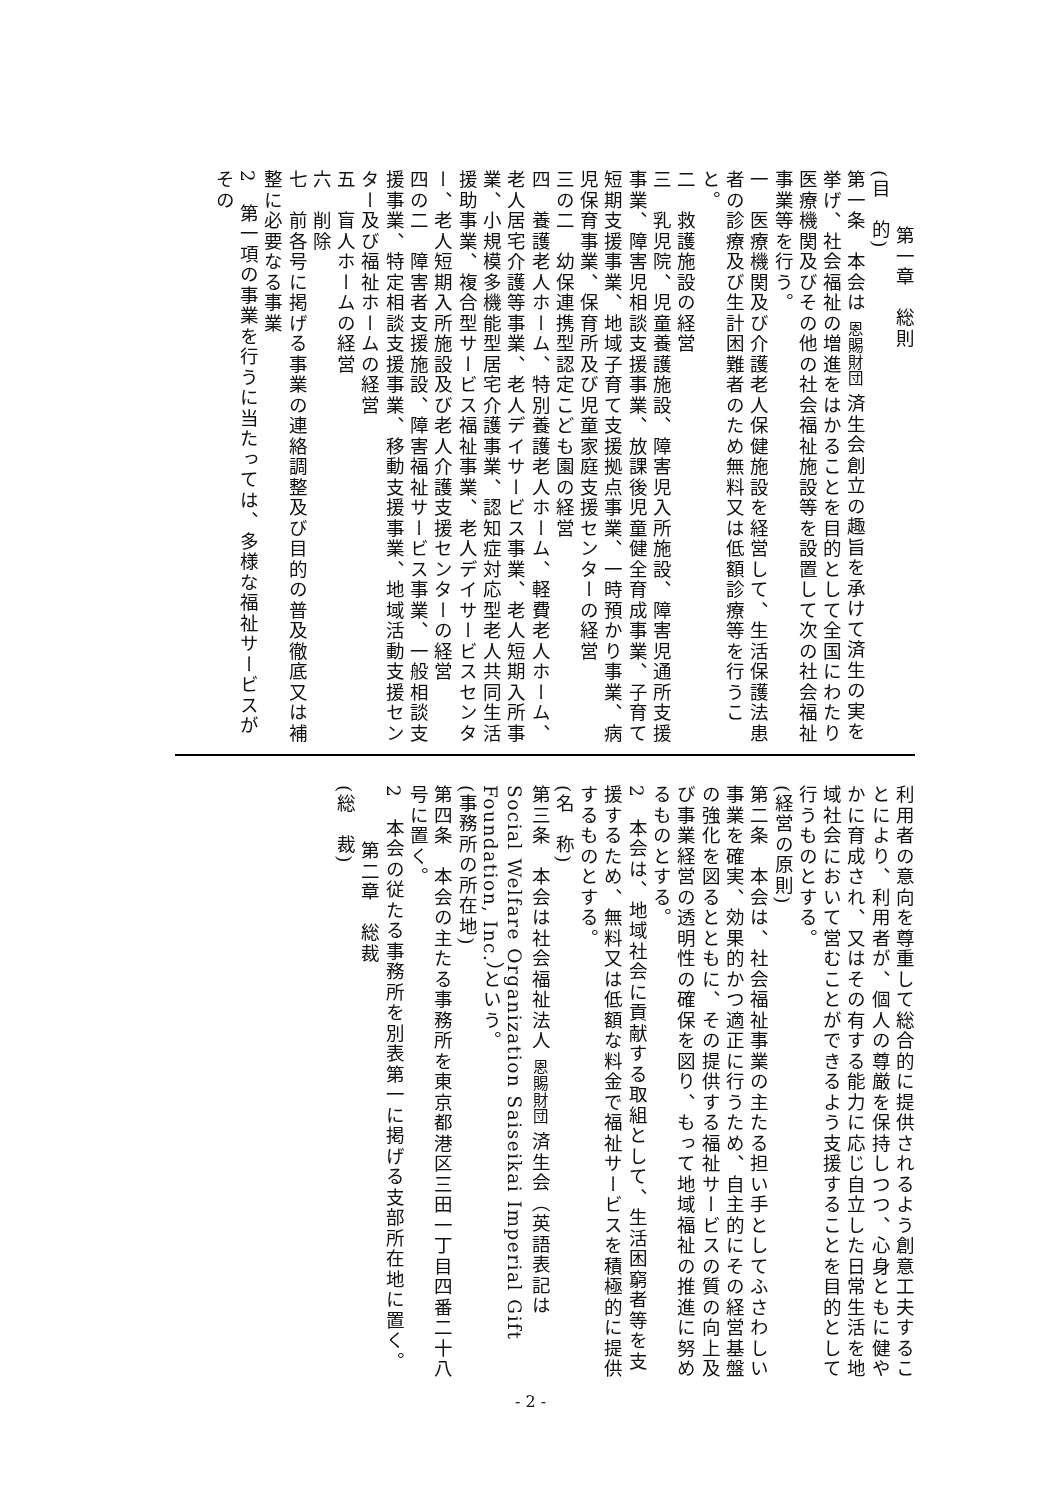第一章　総則
(目　的)
第一条　本会は 恩賜財団 済生会創立の趣旨を承けて済生の実を挙げ、社会福祉の増進をはかることを目的として全国にわたり医療機関及びその他の社会福祉施設等を設置して次の社会福祉事業等を行う。
一　医療機関及び介護老人保健施設を経営して、生活保護法患者の診療及び生計困難者のため無料又は低額診療等を行うこと。
二　救護施設の経営
三　乳児院、児童養護施設、障害児入所施設、障害児通所支援事業、障害児相談支援事業、放課後児童健全育成事業、子育て短期支援事業、地域子育て支援拠点事業、一時預かり事業、病児保育事業、保育所及び児童家庭支援センターの経営
三の二　幼保連携型認定こども園の経営
四　養護老人ホーム、特別養護老人ホーム、軽費老人ホーム、老人居宅介護等事業、老人デイサービス事業、老人短期入所事業、小規模多機能型居宅介護事業、認知症対応型老人共同生活援助事業、複合型サービス福祉事業、老人デイサービスセンター、老人短期入所施設及び老人介護支援センターの経営
四の二　障害者支援施設、障害福祉サービス事業、一般相談支援事業、特定相談支援事業、移動支援事業、地域活動支援センター及び福祉ホームの経営
五　盲人ホームの経営
六　削除
七　前各号に掲げる事業の連絡調整及び目的の普及徹底又は補整に必要なる事業
2　第一項の事業を行うに当たっては、多様な福祉サービスがその
利用者の意向を尊重して総合的に提供されるよう創意工夫することにより、利用者が、個人の尊厳を保持しつつ、心身ともに健やかに育成され、又はその有する能力に応じ自立した日常生活を地域社会において営むことができるよう支援することを目的として行うものとする。
(経営の原則)
第二条　本会は、社会福祉事業の主たる担い手としてふさわしい事業を確実、効果的かつ適正に行うため、自主的にその経営基盤の強化を図るとともに、その提供する福祉サービスの質の向上及び事業経営の透明性の確保を図り、もって地域福祉の推進に努めるものとする。
2　本会は、地域社会に貢献する取組として、生活困窮者等を支援するため、無料又は低額な料金で福祉サービスを積極的に提供するものとする。
(名　称)
第三条　本会は社会福祉法人 恩賜財団 済生会（英語表記は Social Welfare Organization Saiseikai Imperial Gift Foundation, Inc.）という。
(事務所の所在地)
第四条　本会の主たる事務所を東京都港区三田一丁目四番二十八号に置く。
2　本会の従たる事務所を別表第一に掲げる支部所在地に置く。
第二章　総裁
(総　裁)
- 2 -